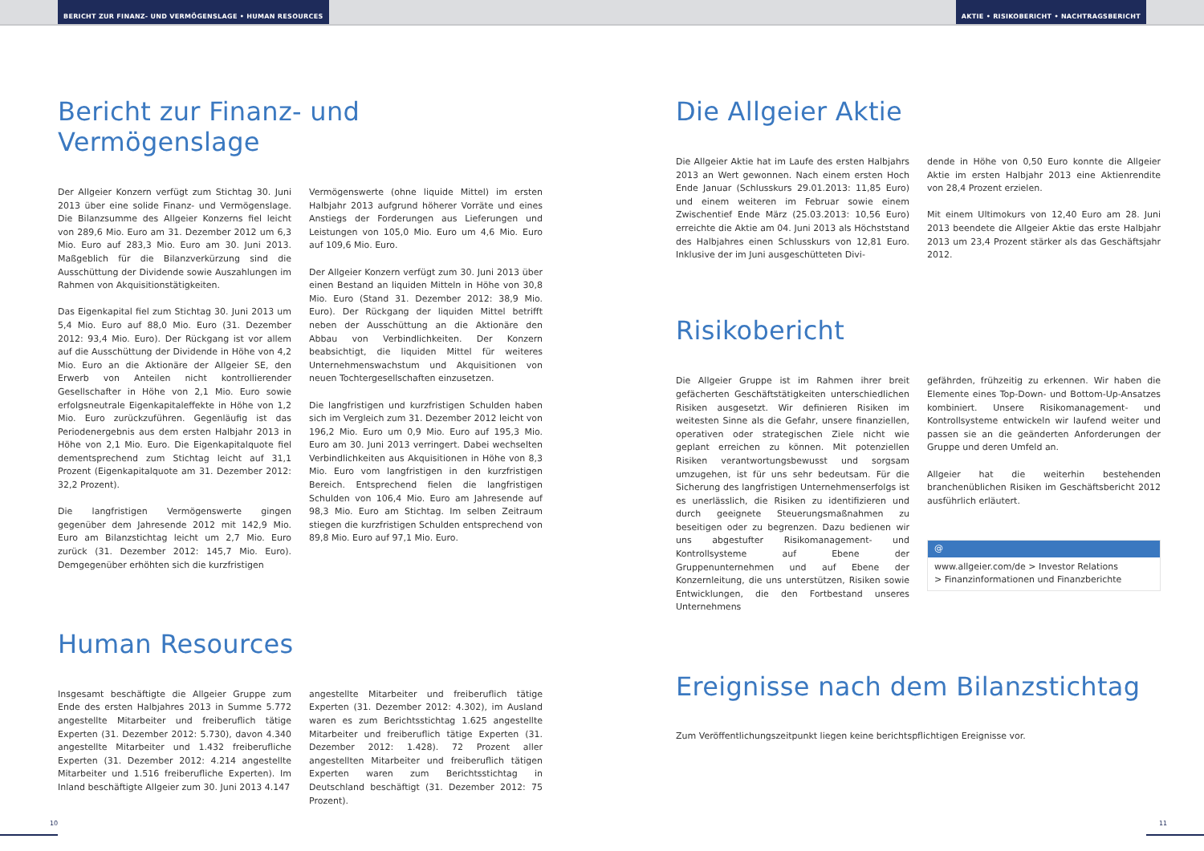BERICHT ZUR FINANZ- UND VERMÖGENSLAGE • HUMAN RESOURCES
AKTIE • RISIKOBERICHT • NACHTRAGSBERICHT
Bericht zur Finanz- und Vermögenslage
Der Allgeier Konzern verfügt zum Stichtag 30. Juni 2013 über eine solide Finanz- und Vermögenslage. Die Bilanzsumme des Allgeier Konzerns fiel leicht von 289,6 Mio. Euro am 31. Dezember 2012 um 6,3 Mio. Euro auf 283,3 Mio. Euro am 30. Juni 2013. Maßgeblich für die Bilanzverkürzung sind die Ausschüttung der Dividende sowie Auszahlungen im Rahmen von Akquisitionstätigkeiten.
Das Eigenkapital fiel zum Stichtag 30. Juni 2013 um 5,4 Mio. Euro auf 88,0 Mio. Euro (31. Dezember 2012: 93,4 Mio. Euro). Der Rückgang ist vor allem auf die Ausschüttung der Dividende in Höhe von 4,2 Mio. Euro an die Aktionäre der Allgeier SE, den Erwerb von Anteilen nicht kontrollierender Gesellschafter in Höhe von 2,1 Mio. Euro sowie erfolgsneutrale Eigenkapitaleffekte in Höhe von 1,2 Mio. Euro zurückzuführen. Gegenläufig ist das Periodenergebnis aus dem ersten Halbjahr 2013 in Höhe von 2,1 Mio. Euro. Die Eigenkapitalquote fiel dementsprechend zum Stichtag leicht auf 31,1 Prozent (Eigenkapitalquote am 31. Dezember 2012: 32,2 Prozent).
Die langfristigen Vermögenswerte gingen gegenüber dem Jahresende 2012 mit 142,9 Mio. Euro am Bilanzstichtag leicht um 2,7 Mio. Euro zurück (31. Dezember 2012: 145,7 Mio. Euro). Demgegenüber erhöhten sich die kurzfristigen
Vermögenswerte (ohne liquide Mittel) im ersten Halbjahr 2013 aufgrund höherer Vorräte und eines Anstiegs der Forderungen aus Lieferungen und Leistungen von 105,0 Mio. Euro um 4,6 Mio. Euro auf 109,6 Mio. Euro.
Der Allgeier Konzern verfügt zum 30. Juni 2013 über einen Bestand an liquiden Mitteln in Höhe von 30,8 Mio. Euro (Stand 31. Dezember 2012: 38,9 Mio. Euro). Der Rückgang der liquiden Mittel betrifft neben der Ausschüttung an die Aktionäre den Abbau von Verbindlichkeiten. Der Konzern beabsichtigt, die liquiden Mittel für weiteres Unternehmenswachstum und Akquisitionen von neuen Tochtergesellschaften einzusetzen.
Die langfristigen und kurzfristigen Schulden haben sich im Vergleich zum 31. Dezember 2012 leicht von 196,2 Mio. Euro um 0,9 Mio. Euro auf 195,3 Mio. Euro am 30. Juni 2013 verringert. Dabei wechselten Verbindlichkeiten aus Akquisitionen in Höhe von 8,3 Mio. Euro vom langfristigen in den kurzfristigen Bereich. Entsprechend fielen die langfristigen Schulden von 106,4 Mio. Euro am Jahresende auf 98,3 Mio. Euro am Stichtag. Im selben Zeitraum stiegen die kurzfristigen Schulden entsprechend von 89,8 Mio. Euro auf 97,1 Mio. Euro.
Human Resources
Insgesamt beschäftigte die Allgeier Gruppe zum Ende des ersten Halbjahres 2013 in Summe 5.772 angestellte Mitarbeiter und freiberuflich tätige Experten (31. Dezember 2012: 5.730), davon 4.340 angestellte Mitarbeiter und 1.432 freiberufliche Experten (31. Dezember 2012: 4.214 angestellte Mitarbeiter und 1.516 freiberufliche Experten). Im Inland beschäftigte Allgeier zum 30. Juni 2013 4.147
angestellte Mitarbeiter und freiberuflich tätige Experten (31. Dezember 2012: 4.302), im Ausland waren es zum Berichtsstichtag 1.625 angestellte Mitarbeiter und freiberuflich tätige Experten (31. Dezember 2012: 1.428). 72 Prozent aller angestellten Mitarbeiter und freiberuflich tätigen Experten waren zum Berichtsstichtag in Deutschland beschäftigt (31. Dezember 2012: 75 Prozent).
Die Allgeier Aktie
Die Allgeier Aktie hat im Laufe des ersten Halbjahrs 2013 an Wert gewonnen. Nach einem ersten Hoch Ende Januar (Schlusskurs 29.01.2013: 11,85 Euro) und einem weiteren im Februar sowie einem Zwischentief Ende März (25.03.2013: 10,56 Euro) erreichte die Aktie am 04. Juni 2013 als Höchststand des Halbjahres einen Schlusskurs von 12,81 Euro. Inklusive der im Juni ausgeschütteten Divi-
dende in Höhe von 0,50 Euro konnte die Allgeier Aktie im ersten Halbjahr 2013 eine Aktienrendite von 28,4 Prozent erzielen.
Mit einem Ultimokurs von 12,40 Euro am 28. Juni 2013 beendete die Allgeier Aktie das erste Halbjahr 2013 um 23,4 Prozent stärker als das Geschäftsjahr 2012.
Risikobericht
Die Allgeier Gruppe ist im Rahmen ihrer breit gefächerten Geschäftstätigkeiten unterschiedlichen Risiken ausgesetzt. Wir definieren Risiken im weitesten Sinne als die Gefahr, unsere finanziellen, operativen oder strategischen Ziele nicht wie geplant erreichen zu können. Mit potenziellen Risiken verantwortungsbewusst und sorgsam umzugehen, ist für uns sehr bedeutsam. Für die Sicherung des langfristigen Unternehmenserfolgs ist es unerlässlich, die Risiken zu identifizieren und durch geeignete Steuerungsmaßnahmen zu beseitigen oder zu begrenzen. Dazu bedienen wir uns abgestufter Risikomanagement- und Kontrollsysteme auf Ebene der Gruppenunternehmen und auf Ebene der Konzernleitung, die uns unterstützen, Risiken sowie Entwicklungen, die den Fortbestand unseres Unternehmens
gefährden, frühzeitig zu erkennen. Wir haben die Elemente eines Top-Down- und Bottom-Up-Ansatzes kombiniert. Unsere Risikomanagement- und Kontrollsysteme entwickeln wir laufend weiter und passen sie an die geänderten Anforderungen der Gruppe und deren Umfeld an.
Allgeier hat die weiterhin bestehenden branchenüblichen Risiken im Geschäftsbericht 2012 ausführlich erläutert.
@
www.allgeier.com/de > Investor Relations
> Finanzinformationen und Finanzberichte
Ereignisse nach dem Bilanzstichtag
Zum Veröffentlichungszeitpunkt liegen keine berichtspflichtigen Ereignisse vor.
10 11